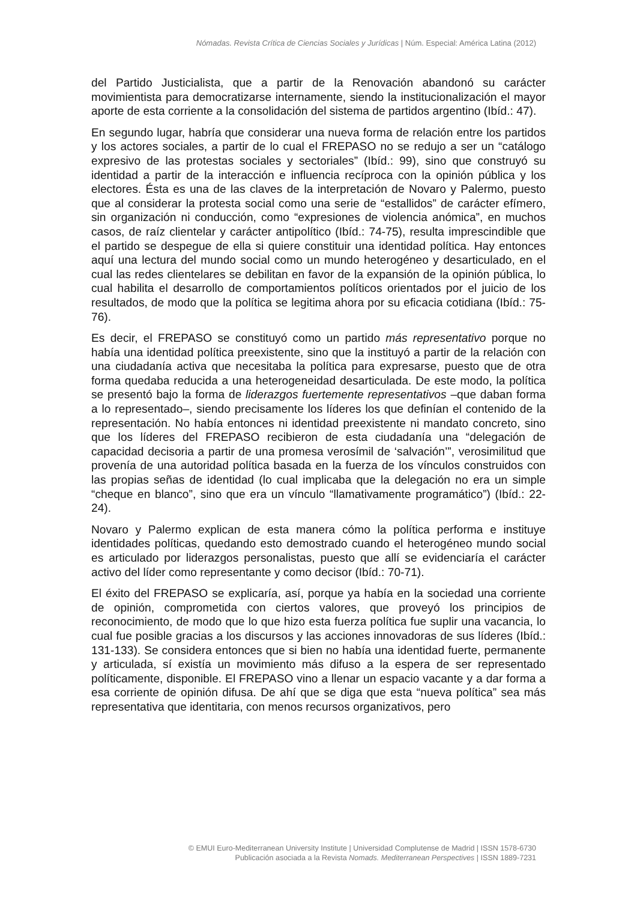Nómadas. Revista Crítica de Ciencias Sociales y Jurídicas | Núm. Especial: América Latina (2012)
del Partido Justicialista, que a partir de la Renovación abandonó su carácter movimientista para democratizarse internamente, siendo la institucionalización el mayor aporte de esta corriente a la consolidación del sistema de partidos argentino (Ibíd.: 47).
En segundo lugar, habría que considerar una nueva forma de relación entre los partidos y los actores sociales, a partir de lo cual el FREPASO no se redujo a ser un “catálogo expresivo de las protestas sociales y sectoriales” (Ibíd.: 99), sino que construyó su identidad a partir de la interacción e influencia recíproca con la opinión pública y los electores. Ésta es una de las claves de la interpretación de Novaro y Palermo, puesto que al considerar la protesta social como una serie de “estallidos” de carácter efímero, sin organización ni conducción, como “expresiones de violencia anómica”, en muchos casos, de raíz clientelar y carácter antipolítico (Ibíd.: 74-75), resulta imprescindible que el partido se despegue de ella si quiere constituir una identidad política. Hay entonces aquí una lectura del mundo social como un mundo heterogéneo y desarticulado, en el cual las redes clientelares se debilitan en favor de la expansión de la opinión pública, lo cual habilita el desarrollo de comportamientos políticos orientados por el juicio de los resultados, de modo que la política se legitima ahora por su eficacia cotidiana (Ibíd.: 75-76).
Es decir, el FREPASO se constituyó como un partido más representativo porque no había una identidad política preexistente, sino que la instituyó a partir de la relación con una ciudadanía activa que necesitaba la política para expresarse, puesto que de otra forma quedaba reducida a una heterogeneidad desarticulada. De este modo, la política se presentó bajo la forma de liderazgos fuertemente representativos –que daban forma a lo representado–, siendo precisamente los líderes los que definían el contenido de la representación. No había entonces ni identidad preexistente ni mandato concreto, sino que los líderes del FREPASO recibieron de esta ciudadanía una “delegación de capacidad decisoria a partir de una promesa verosímil de ‘salvación’”, verosimilitud que provenía de una autoridad política basada en la fuerza de los vínculos construidos con las propias señas de identidad (lo cual implicaba que la delegación no era un simple “cheque en blanco”, sino que era un vínculo “llamativamente programático”) (Ibíd.: 22-24).
Novaro y Palermo explican de esta manera cómo la política performa e instituye identidades políticas, quedando esto demostrado cuando el heterogéneo mundo social es articulado por liderazgos personalistas, puesto que allí se evidenciaría el carácter activo del líder como representante y como decisor (Ibíd.: 70-71).
El éxito del FREPASO se explicaría, así, porque ya había en la sociedad una corriente de opinión, comprometida con ciertos valores, que proveyó los principios de reconocimiento, de modo que lo que hizo esta fuerza política fue suplir una vacancia, lo cual fue posible gracias a los discursos y las acciones innovadoras de sus líderes (Ibíd.: 131-133). Se considera entonces que si bien no había una identidad fuerte, permanente y articulada, sí existía un movimiento más difuso a la espera de ser representado políticamente, disponible. El FREPASO vino a llenar un espacio vacante y a dar forma a esa corriente de opinión difusa. De ahí que se diga que esta “nueva política” sea más representativa que identitaria, con menos recursos organizativos, pero
© EMUI Euro-Mediterranean University Institute | Universidad Complutense de Madrid | ISSN 1578-6730
Publicación asociada a la Revista Nomads. Mediterranean Perspectives | ISSN 1889-7231